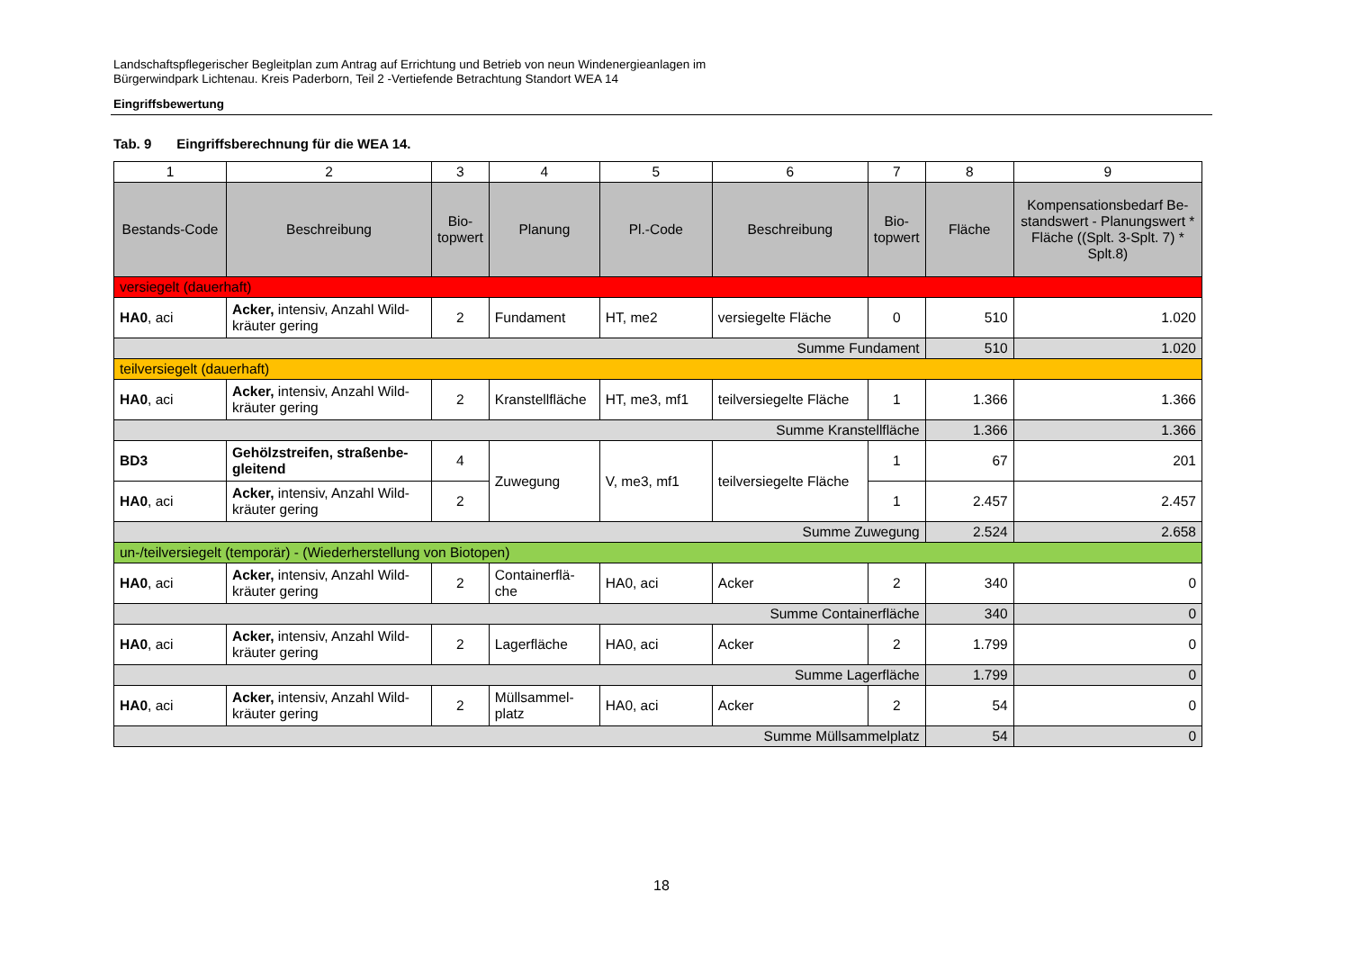Landschaftspflegerischer Begleitplan zum Antrag auf Errichtung und Betrieb von neun Windenergieanlagen im
Bürgerwindpark Lichtenau. Kreis Paderborn, Teil 2 -Vertiefende Betrachtung Standort WEA 14
Eingriffsbewertung
Tab. 9 Eingriffsberechnung für die WEA 14.
| 1 | 2 | 3 | 4 | 5 | 6 | 7 | 8 | 9 |
| --- | --- | --- | --- | --- | --- | --- | --- | --- |
| Bestands-Code | Beschreibung | Bio- topwert | Planung | Pl.-Code | Beschreibung | Bio- topwert | Fläche | Kompensationsbedarf Be-standswert - Planungswert * Fläche ((Splt. 3-Splt. 7) * Splt.8) |
| versiegelt (dauerhaft) | | | | | | | | |
| HA0 , aci | Acker, intensiv, Anzahl Wild-kräuter gering | 2 | Fundament | HT, me2 | versiegelte Fläche | 0 | 510 | 1.020 |
| Summe Fundament | | | | | | | 510 | 1.020 |
| teilversiegelt (dauerhaft) | | | | | | | | |
| HA0 , aci | Acker, intensiv, Anzahl Wild-kräuter gering | 2 | Kranstellfläche | HT, me3, mf1 | teilversiegelte Fläche | 1 | 1.366 | 1.366 |
| Summe Kranstellfläche | | | | | | | 1.366 | 1.366 |
| BD3 | Gehölzstreifen, straßenbe-gleitend | 4 | Zuwegung | V, me3, mf1 | teilversiegelte Fläche | 1 | 67 | 201 |
| HA0 , aci | Acker, intensiv, Anzahl Wild-kräuter gering | 2 | | | | 1 | 2.457 | 2.457 |
| Summe Zuwegung | | | | | | | 2.524 | 2.658 |
| un-/teilversiegelt (temporär) - (Wiederherstellung von Biotopen) | | | | | | | | |
| HA0 , aci | Acker, intensiv, Anzahl Wild-kräuter gering | 2 | Containerflä-che | HA0, aci | Acker | 2 | 340 | 0 |
| Summe Containerfläche | | | | | | | 340 | 0 |
| HA0 , aci | Acker, intensiv, Anzahl Wild-kräuter gering | 2 | Lagerfläche | HA0, aci | Acker | 2 | 1.799 | 0 |
| Summe Lagerfläche | | | | | | | 1.799 | 0 |
| HA0 , aci | Acker, intensiv, Anzahl Wild-kräuter gering | 2 | Müllsammel-platz | HA0, aci | Acker | 2 | 54 | 0 |
| Summe Müllsammelplatz | | | | | | | 54 | 0 |
18